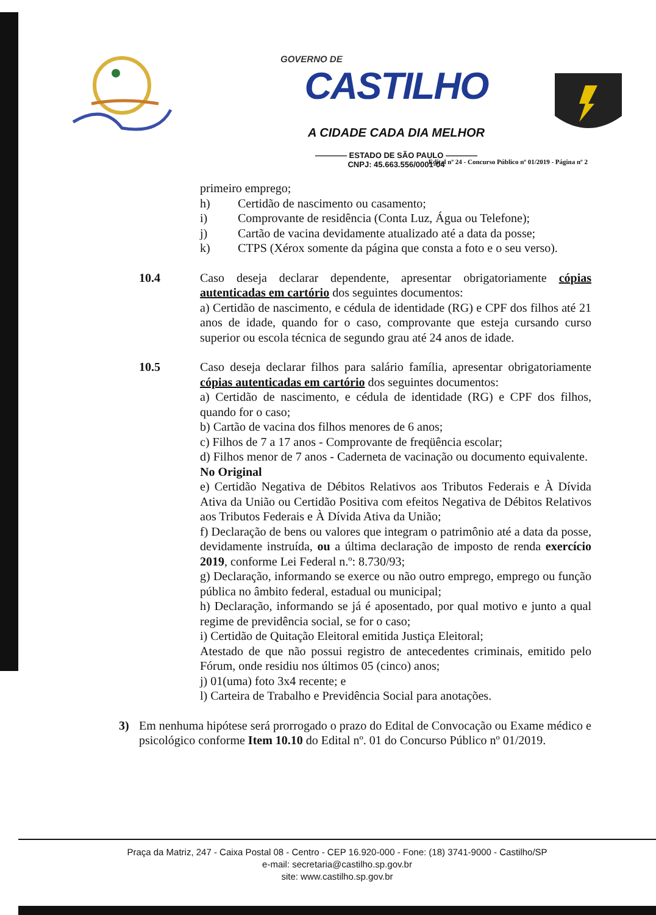GOVERNO DE
CASTILHO
A CIDADE CADA DIA MELHOR
———— ESTADO DE SÃO PAULO ————
CNPJ: 45.663.556/0001-04
Edital nº 24 - Concurso Público nº 01/2019 - Página nº 2
primeiro emprego;
h) Certidão de nascimento ou casamento;
i) Comprovante de residência (Conta Luz, Água ou Telefone);
j) Cartão de vacina devidamente atualizado até a data da posse;
k) CTPS (Xérox somente da página que consta a foto e o seu verso).
10.4 Caso deseja declarar dependente, apresentar obrigatoriamente cópias autenticadas em cartório dos seguintes documentos:
a) Certidão de nascimento, e cédula de identidade (RG) e CPF dos filhos até 21 anos de idade, quando for o caso, comprovante que esteja cursando curso superior ou escola técnica de segundo grau até 24 anos de idade.
10.5 Caso deseja declarar filhos para salário família, apresentar obrigatoriamente cópias autenticadas em cartório dos seguintes documentos:
a) Certidão de nascimento, e cédula de identidade (RG) e CPF dos filhos, quando for o caso;
b) Cartão de vacina dos filhos menores de 6 anos;
c) Filhos de 7 a 17 anos - Comprovante de freqüência escolar;
d) Filhos menor de 7 anos - Caderneta de vacinação ou documento equivalente.
No Original
e) Certidão Negativa de Débitos Relativos aos Tributos Federais e À Dívida Ativa da União ou Certidão Positiva com efeitos Negativa de Débitos Relativos aos Tributos Federais e À Dívida Ativa da União;
f) Declaração de bens ou valores que integram o patrimônio até a data da posse, devidamente instruída, ou a última declaração de imposto de renda exercício 2019, conforme Lei Federal n.º: 8.730/93;
g) Declaração, informando se exerce ou não outro emprego, emprego ou função pública no âmbito federal, estadual ou municipal;
h) Declaração, informando se já é aposentado, por qual motivo e junto a qual regime de previdência social, se for o caso;
i) Certidão de Quitação Eleitoral emitida Justiça Eleitoral;
Atestado de que não possui registro de antecedentes criminais, emitido pelo Fórum, onde residiu nos últimos 05 (cinco) anos;
j) 01(uma) foto 3x4 recente; e
l) Carteira de Trabalho e Previdência Social para anotações.
3) Em nenhuma hipótese será prorrogado o prazo do Edital de Convocação ou Exame médico e psicológico conforme Item 10.10 do Edital nº. 01 do Concurso Público nº 01/2019.
Praça da Matriz, 247 - Caixa Postal 08 - Centro - CEP 16.920-000 - Fone: (18) 3741-9000 - Castilho/SP
e-mail: secretaria@castilho.sp.gov.br
site: www.castilho.sp.gov.br